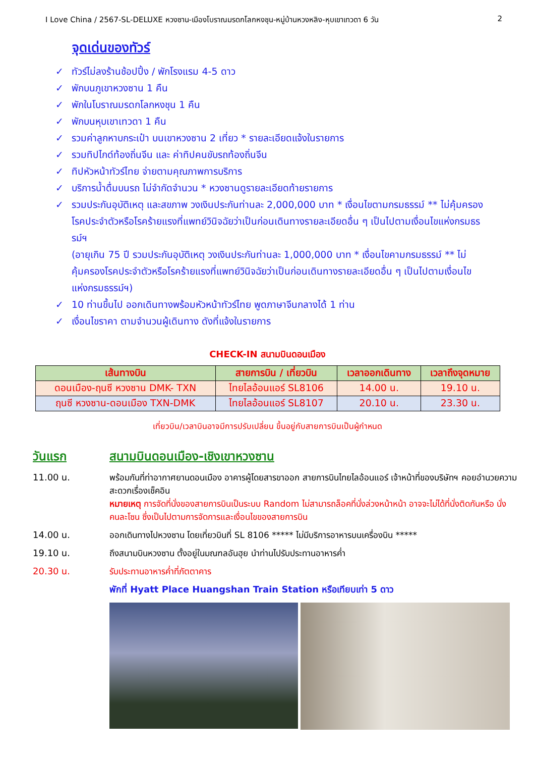I Love China / 2567-SL-DELUXE หวงซาน-เมืองโบราณมรดกโลกหงชุน-หมู่บ้านหวงหลิง-หุบเขาเทวดา 6 วัน 2
จุดเด่นของทัวร์
✓ ทัวร์ไม่ลงร้านช้อปปิ้ง / พักโรงแรม 4-5 ดาว
✓ พักบนภูเขาหวงซาน 1 คืน
✓ พักในโบราณมรดกโลกหงชุน 1 คืน
✓ พักบนหุบเขาเทวดา 1 คืน
✓ รวมค่าลูกหาบกระเป๋า บนเขาหวงซาน 2 เที่ยว * รายละเอียดแจ้งในรายการ
✓ รวมทิปไกด์ท้องถิ่นจีน และ ค่าทิปคนขับรถท้องถิ่นจีน
✓ ทิปหัวหน้าทัวร์ไทย จ่ายตามคุณภาพการบริการ
✓ บริการน้ำดื่มบนรถ ไม่จำกัดจำนวน * หวงซานดูรายละเอียดท้ายรายการ
✓ รวมประกันอุบัติเหตุ และสขภาพ วงเงินประกันท่านละ 2,000,000 บาท * เงื่อนไขตามกรมธรรม์ ** ไม่คุ้มครองโรคประจำตัวหรือโรคร้ายแรงที่แพทย์วินิจฉัยว่าเป็นก่อนเดินทางรายละเอียดอื่น ๆ เป็นไปตามเงื่อนไขแห่งกรมธรรม์ฯ
(อายุเกิน 75 ปี รวมประกันอุบัติเหตุ วงเงินประกันท่านละ 1,000,000 บาท * เงื่อนไขคามกรมธรรม์ ** ไม่คุ้มครองโรคประจำตัวหรือโรคร้ายแรงที่แพทย์วินิจฉัยว่าเป็นก่อนเดินทางรายละเอียดอื่น ๆ เป็นไปตามเงื่อนไขแห่งกรมธรรม์ฯ)
✓ 10 ท่านขึ้นไป ออกเดินทางพร้อมหัวหน้าทัวร์ไทย พูดภาษาจีนกลางได้ 1 ท่าน
✓ เงื่อนไขราคา ตามจำนวนผู้เดินทาง ดังที่แจ้งในรายการ
CHECK-IN สนามบินดอนเมือง
| เส้นทางบิน | สายการบิน / เที่ยวบิน | เวลาออกเดินทาง | เวลาถึงจุดหมาย |
| --- | --- | --- | --- |
| ดอนเมือง-ฤนซี หวงซาน DMK- TXN | ไทยไลอ้อนแอร์ SL8106 | 14.00 น. | 19.10 น. |
| ฤนซี หวงซาน-ดอนเมือง TXN-DMK | ไทยไลอ้อนแอร์ SL8107 | 20.10 น. | 23.30 น. |
เที่ยวบิน/เวลาบินอาจมีการปรับเปลี่ยน ขึ้นอยู่กับสายการบินเป็นผู้กำหนด
วันแรก สนามบินดอนเมือง-เชิงเขาหวงซาน
11.00 น. พร้อมกันที่ท่าอากาศยานดอนเมือง อาคารผู้โดยสารขาออก สายการบินไทยไลอ้อนแอร์ เจ้าหน้าที่ของบริษัทฯ คอยอำนวยความสะดวกเรื่องเช็คอิน
หมายเหตุ การจัดที่นั่งของสายการบินเป็นระบบ Random ไม่สามารถล็อคที่นั่งล่วงหน้าหน้า อาจจะไม่ได้ที่นั่งติดกันหรือ นั่งคนละโซน ซึ่งเป็นไปตามการจัดการและเงื่อนไขของสายการบิน
14.00 น. ออกเดินทางไปหวงซาน โดยเที่ยวบินที่ SL 8106 ***** ไม่มีบริการอาหารบนเครื่องบิน *****
19.10 น. ถึงสนามบินหวงซาน ตั้งอยู่ในมณฑลอันฮุย นำท่านไปรับประทานอาหารค่ำ
20.30 น. รับประทานอาหารค่ำที่ภัตตาคาร
พักที่ Hyatt Place Huangshan Train Station หรือเทียบเท่า 5 ดาว